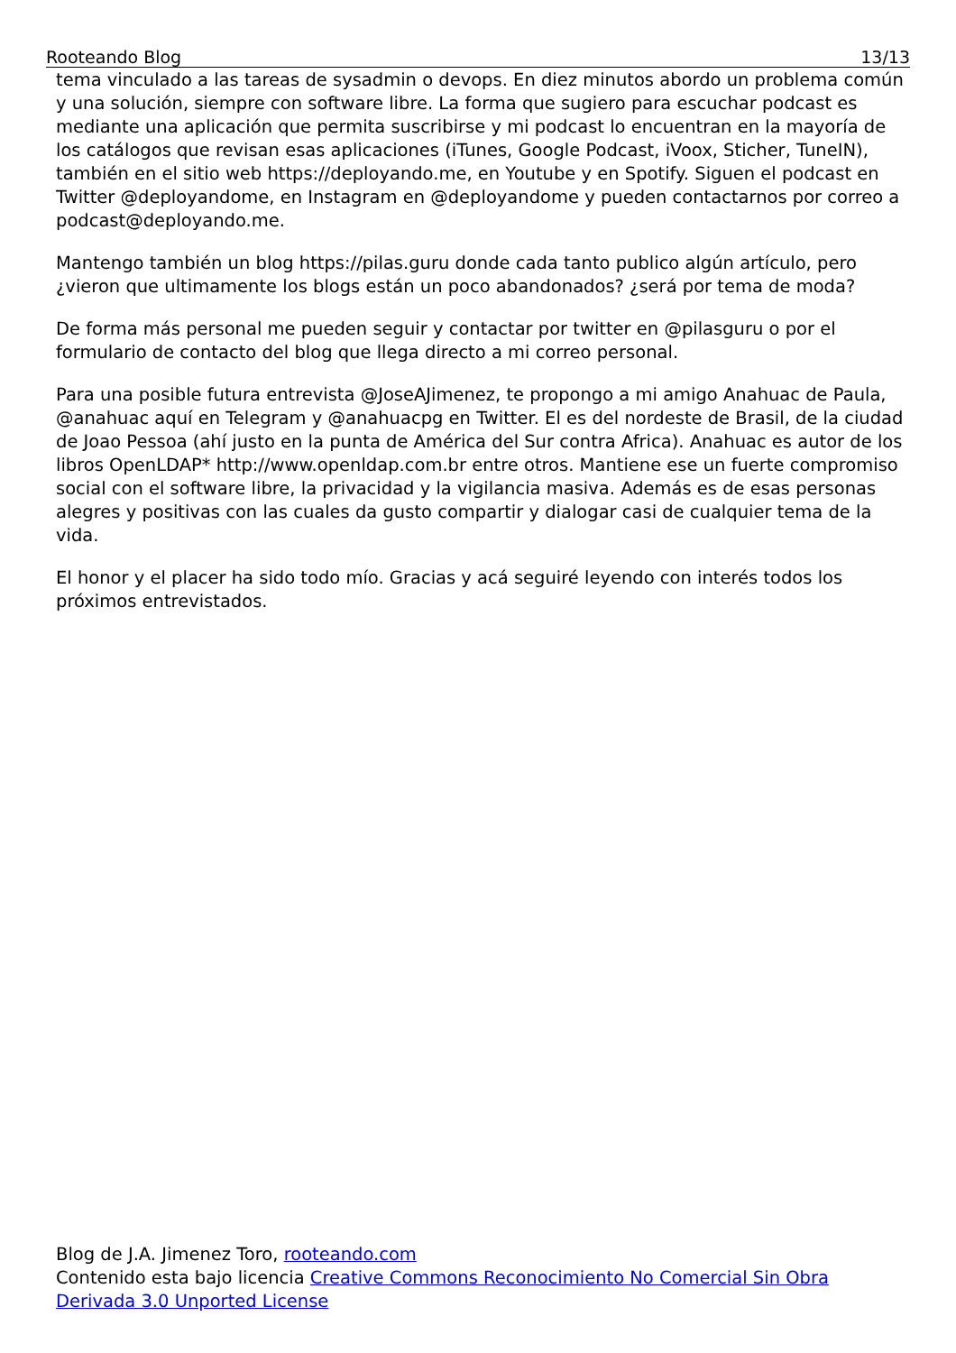Rooteando Blog 13/13
tema vinculado a las tareas de sysadmin o devops. En diez minutos abordo un problema común y una solución, siempre con software libre. La forma que sugiero para escuchar podcast es mediante una aplicación que permita suscribirse y mi podcast lo encuentran en la mayoría de los catálogos que revisan esas aplicaciones (iTunes, Google Podcast, iVoox, Sticher, TuneIN), también en el sitio web https://deployando.me, en Youtube y en Spotify. Siguen el podcast en Twitter @deployandome, en Instagram en @deployandome y pueden contactarnos por correo a podcast@deployando.me.
Mantengo también un blog https://pilas.guru donde cada tanto publico algún artículo, pero ¿vieron que ultimamente los blogs están un poco abandonados? ¿será por tema de moda?
De forma más personal me pueden seguir y contactar por twitter en @pilasguru o por el formulario de contacto del blog que llega directo a mi correo personal.
Para una posible futura entrevista @JoseAJimenez, te propongo a mi amigo Anahuac de Paula, @anahuac aquí en Telegram y @anahuacpg en Twitter. El es del nordeste de Brasil, de la ciudad de Joao Pessoa (ahí justo en la punta de América del Sur contra Africa). Anahuac es autor de los libros OpenLDAP* http://www.openldap.com.br entre otros. Mantiene ese un fuerte compromiso social con el software libre, la privacidad y la vigilancia masiva. Además es de esas personas alegres y positivas con las cuales da gusto compartir y dialogar casi de cualquier tema de la vida.
El honor y el placer ha sido todo mío. Gracias y acá seguiré leyendo con interés todos los próximos entrevistados.
Blog de J.A. Jimenez Toro, rooteando.com
Contenido esta bajo licencia Creative Commons Reconocimiento No Comercial Sin Obra Derivada 3.0 Unported License